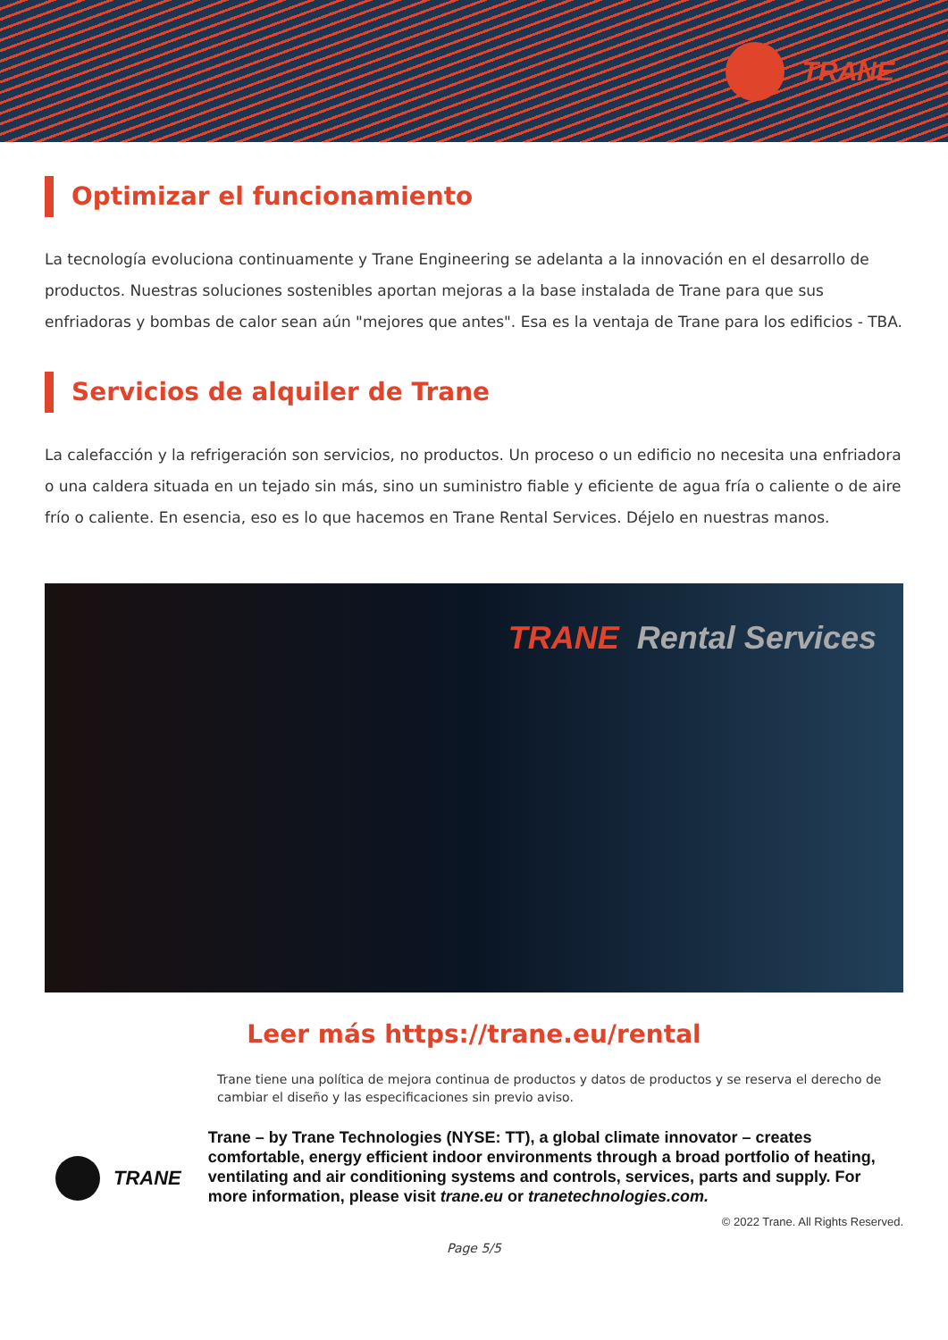TRANE
Optimizar el funcionamiento
La tecnología evoluciona continuamente y Trane Engineering se adelanta a la innovación en el desarrollo de productos. Nuestras soluciones sostenibles aportan mejoras a la base instalada de Trane para que sus enfriadoras y bombas de calor sean aún "mejores que antes". Esa es la ventaja de Trane para los edificios - TBA.
Servicios de alquiler de Trane
La calefacción y la refrigeración son servicios, no productos. Un proceso o un edificio no necesita una enfriadora o una caldera situada en un tejado sin más, sino un suministro fiable y eficiente de agua fría o caliente o de aire frío o caliente. En esencia, eso es lo que hacemos en Trane Rental Services. Déjelo en nuestras manos.
TRANE Rental Services
Leer más https://trane.eu/rental
Trane tiene una política de mejora continua de productos y datos de productos y se reserva el derecho de cambiar el diseño y las especificaciones sin previo aviso.
TRANE
Trane – by Trane Technologies (NYSE: TT), a global climate innovator – creates comfortable, energy efficient indoor environments through a broad portfolio of heating, ventilating and air conditioning systems and controls, services, parts and supply. For more information, please visit trane.eu or tranetechnologies.com.
© 2022 Trane. All Rights Reserved.
Page 5/5